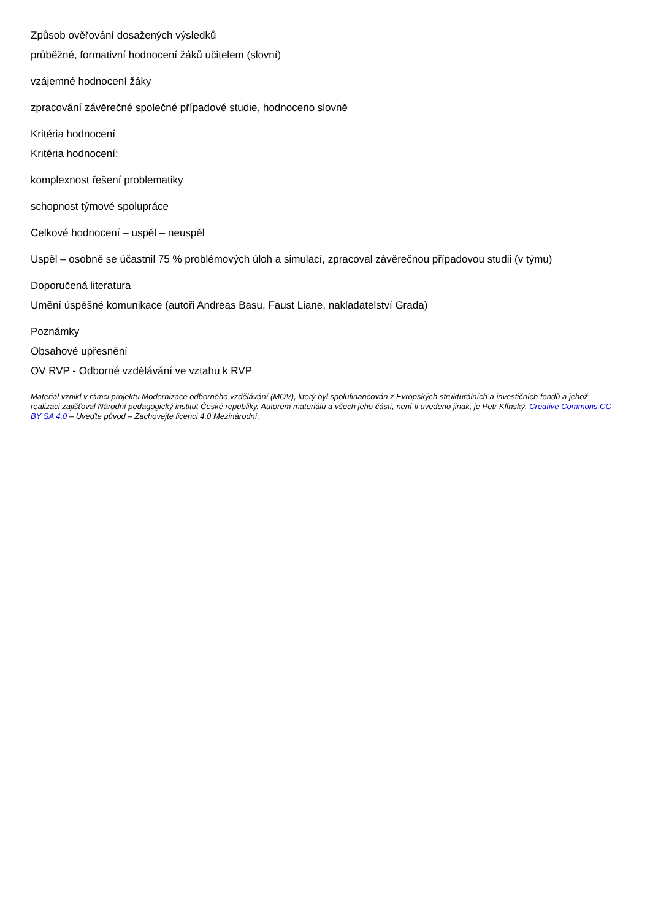Způsob ověřování dosažených výsledků
průběžné, formativní hodnocení žáků učitelem (slovní)
vzájemné hodnocení žáky
zpracování závěrečné společné případové studie, hodnoceno slovně
Kritéria hodnocení
Kritéria hodnocení:
komplexnost řešení problematiky
schopnost týmové spolupráce
Celkové hodnocení – uspěl – neuspěl
Uspěl – osobně se účastnil 75 % problémových úloh a simulací, zpracoval závěrečnou případovou studii (v týmu)
Doporučená literatura
Umění úspěšné komunikace (autoři Andreas Basu, Faust Liane, nakladatelství Grada)
Poznámky
Obsahové upřesnění
OV RVP - Odborné vzdělávání ve vztahu k RVP
Materiál vznikl v rámci projektu Modernizace odborného vzdělávání (MOV), který byl spolufinancován z Evropských strukturálních a investičních fondů a jehož realizaci zajišťoval Národní pedagogický institut České republiky. Autorem materiálu a všech jeho částí, není-li uvedeno jinak, je Petr Klínský. Creative Commons CC BY SA 4.0 – Uveďte původ – Zachovejte licenci 4.0 Mezinárodní.